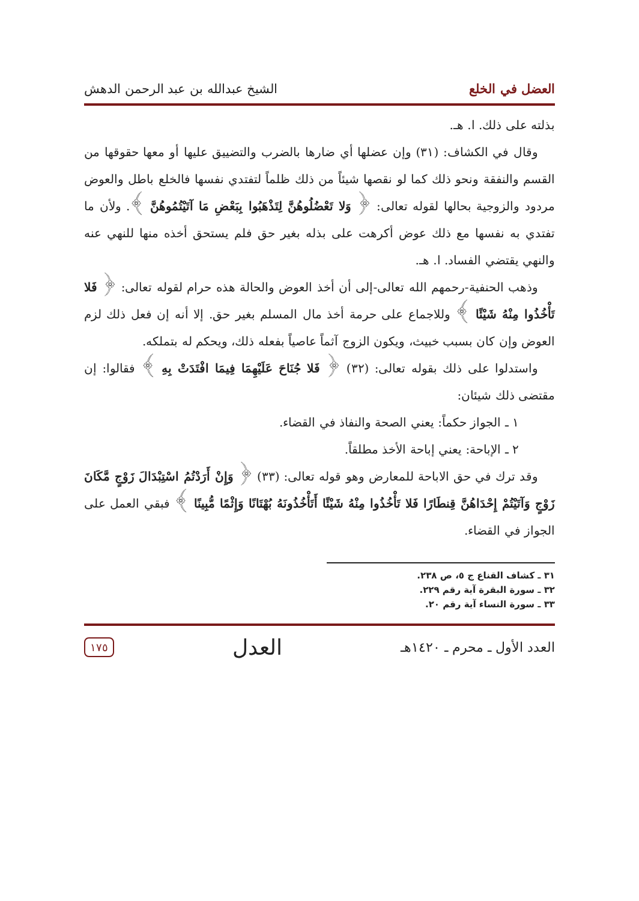العضل في الخلع الشيخ عبدالله بن عبد الرحمن الدهش
بذلته على ذلك. ا. هـ.
وقال في الكشاف: (٣١) وإن عضلها أي ضارها بالضرب والتضييق عليها أو معها حقوقها من القسم والنفقة ونحو ذلك كما لو نقصها شيئاً من ذلك ظلماً لتفتدي نفسها فالخلع باطل والعوض مردود والزوجية بحالها لقوله تعالى: ﴿ وَلا تَعْضُلُوهُنَّ لِتَذْهَبُوا بِبَعْضِ مَا آتَيْتُمُوهُنَّ ﴾. ولأن ما تفتدي به نفسها مع ذلك عوض أكرهت على بذله بغير حق فلم يستحق أخذه منها للنهي عنه والنهي يقتضي الفساد. ا. هـ.
وذهب الحنفية-رحمهم الله تعالى-إلى أن أخذ العوض والحالة هذه حرام لقوله تعالى: ﴿ فَلا تَأْخُذُوا مِنْهُ شَيْئًا ﴾ وللاجماع على حرمة أخذ مال المسلم بغير حق. إلا أنه إن فعل ذلك لزم العوض وإن كان بسبب خبيث، ويكون الزوج آثماً عاصياً بفعله ذلك، ويحكم له بتملكه.
واستدلوا على ذلك بقوله تعالى: (٣٢) ﴿ فَلا جُنَاحَ عَلَيْهِمَا فِيمَا افْتَدَتْ بِهِ ﴾ فقالوا: إن مقتضى ذلك شيئان:
١ ـ الجواز حكماً: يعني الصحة والنفاذ في القضاء.
٢ ـ الإباحة: يعني إباحة الأخذ مطلقاً.
وقد ترك في حق الاباحة للمعارض وهو قوله تعالى: (٣٣) ﴿ وَإِنْ أَرَدْتُمُ اسْتِبْدَالَ زَوْجٍ مَّكَانَ زَوْجٍ وَآتَيْتُمْ إِحْدَاهُنَّ قِنطَارًا فَلا تَأْخُذُوا مِنْهُ شَيْئًا أَتَأْخُذُونَهُ بُهْتَانًا وَإِثْمًا مُّبِينًا ﴾ فبقي العمل على الجواز في القضاء.
٣١ ـ كشاف القناع ج ٥، ص ٢٣٨.
٣٢ ـ سورة البقرة آية رقم ٢٢٩.
٣٣ ـ سورة النساء آية رقم ٢٠.
العدد الأول ـ محرم ـ ١٤٢٠هـ العدل ١٧٥